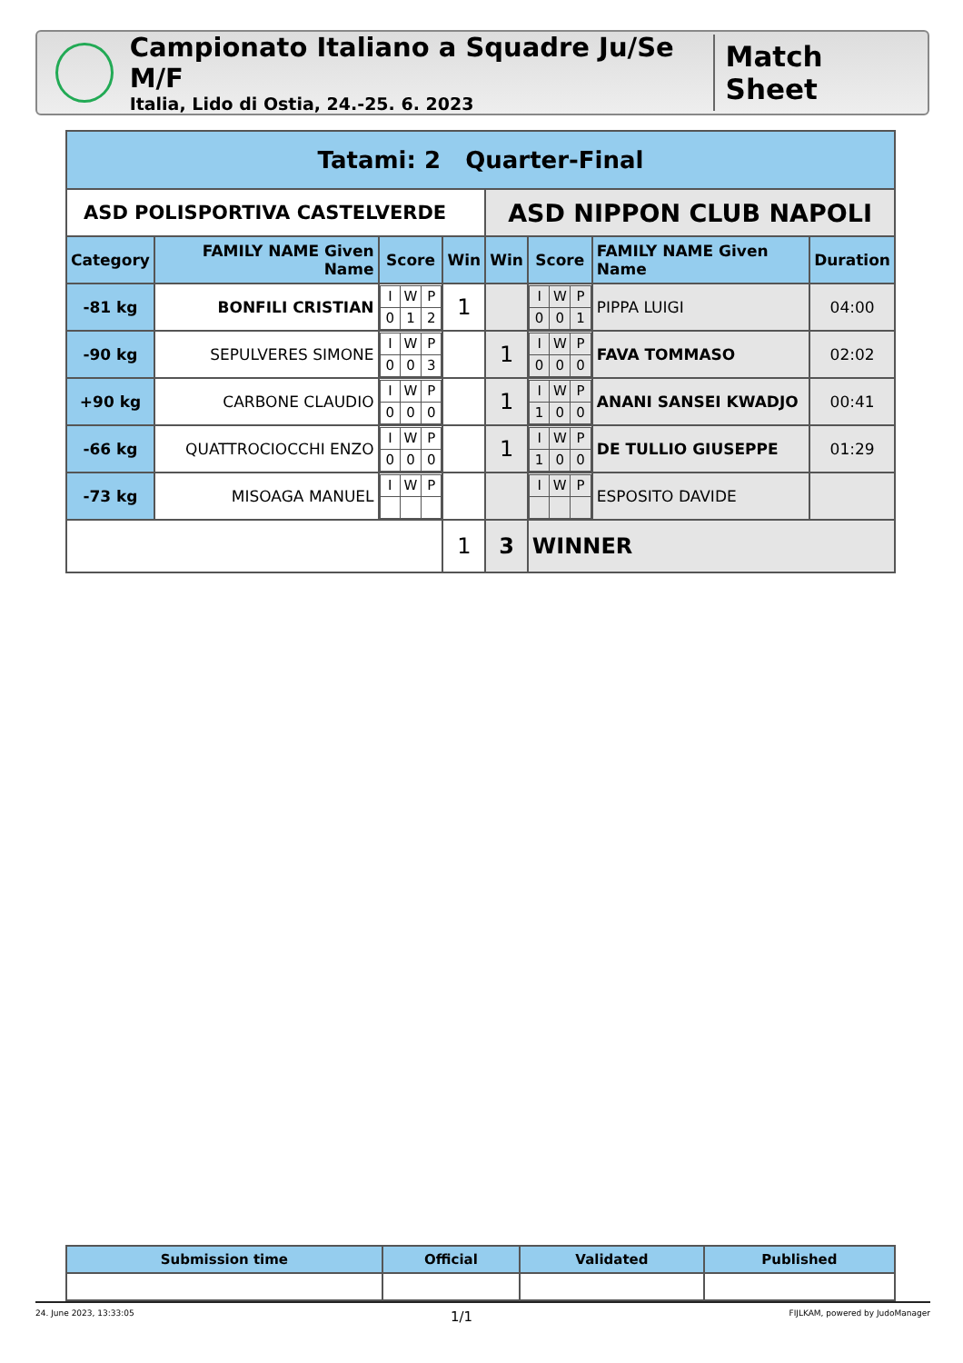Campionato Italiano a Squadre Ju/Se M/F
Italia, Lido di Ostia, 24.-25. 6. 2023
Match Sheet
| Tatami: 2 Quarter-Final | | | | | | | |
| ASD POLISPORTIVA CASTELVERDE | | | | ASD NIPPON CLUB NAPOLI | | | |
| Category | FAMILY NAME Given Name | Score | Win | Win | Score | FAMILY NAME Given Name | Duration |
| -81 kg | BONFILI CRISTIAN | / I / W / P / / 0 / 1 / 2 / | 1 | | / I / W / P / / 0 / 0 / 1 / | PIPPA LUIGI | 04:00 |
| -90 kg | SEPULVERES SIMONE | / I / W / P / / 0 / 0 / 3 / | | 1 | / I / W / P / / 0 / 0 / 0 / | FAVA TOMMASO | 02:02 |
| +90 kg | CARBONE CLAUDIO | / I / W / P / / 0 / 0 / 0 / | | 1 | / I / W / P / / 1 / 0 / 0 / | ANANI SANSEI KWADJO | 00:41 |
| -66 kg | QUATTROCIOCCHI ENZO | / I / W / P / / 0 / 0 / 0 / | | 1 | / I / W / P / / 1 / 0 / 0 / | DE TULLIO GIUSEPPE | 01:29 |
| -73 kg | MISOAGA MANUEL | / I / W / P / | | | / I / W / P / | ESPOSITO DAVIDE | |
| | | | 1 | 3 | WINNER | | |
| Submission time | Official | Validated | Published |
| --- | --- | --- | --- |
24. June 2023, 13:33:05 1/1 FIJLKAM, powered by JudoManager